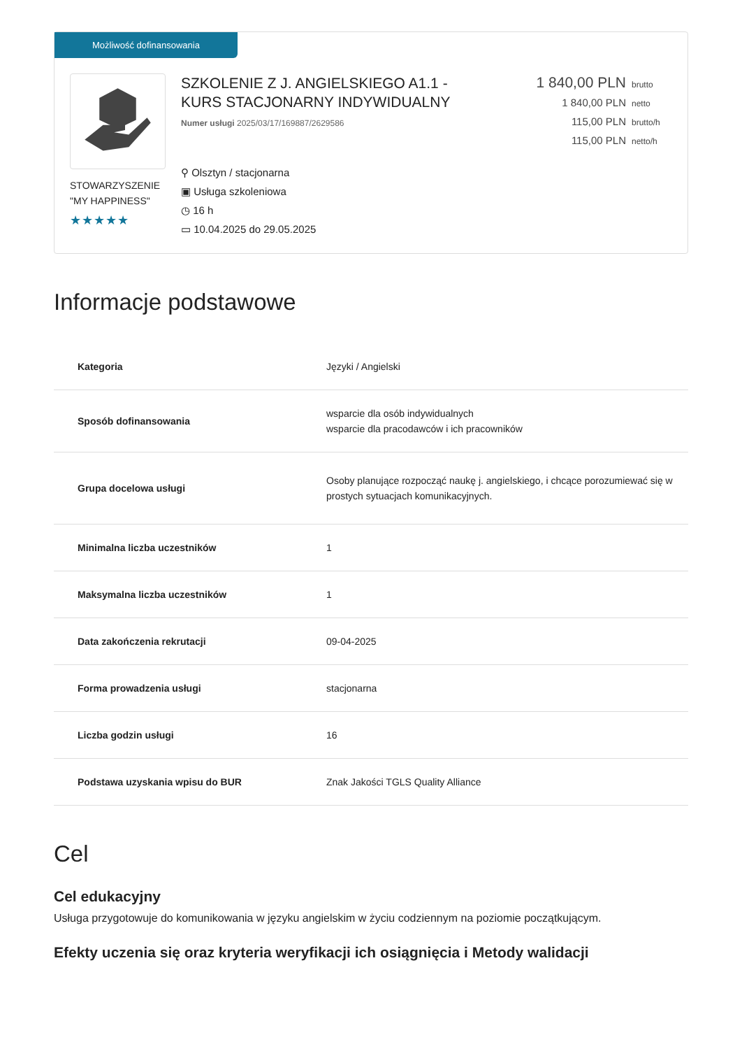Możliwość dofinansowania
STOWARZYSZENIE "MY HAPPINESS"
★★★★★
SZKOLENIE Z J. ANGIELSKIEGO A1.1 -
KURS STACJONARNY INDYWIDUALNY
Numer usługi 2025/03/17/169887/2629586
⚲ Olsztyn / stacjonarna
▣ Usługa szkoleniowa
◷ 16 h
▭ 10.04.2025 do 29.05.2025
1 840,00 PLN brutto
1 840,00 PLN netto
115,00 PLN brutto/h
115,00 PLN netto/h
Informacje podstawowe
| Kategoria | Języki / Angielski |
| Sposób dofinansowania | wsparcie dla osób indywidualnych wsparcie dla pracodawców i ich pracowników |
| Grupa docelowa usługi | Osoby planujące rozpocząć naukę j. angielskiego, i chcące porozumiewać się w prostych sytuacjach komunikacyjnych. |
| Minimalna liczba uczestników | 1 |
| Maksymalna liczba uczestników | 1 |
| Data zakończenia rekrutacji | 09-04-2025 |
| Forma prowadzenia usługi | stacjonarna |
| Liczba godzin usługi | 16 |
| Podstawa uzyskania wpisu do BUR | Znak Jakości TGLS Quality Alliance |
Cel
Cel edukacyjny
Usługa przygotowuje do komunikowania w języku angielskim w życiu codziennym na poziomie początkującym.
Efekty uczenia się oraz kryteria weryfikacji ich osiągnięcia i Metody walidacji